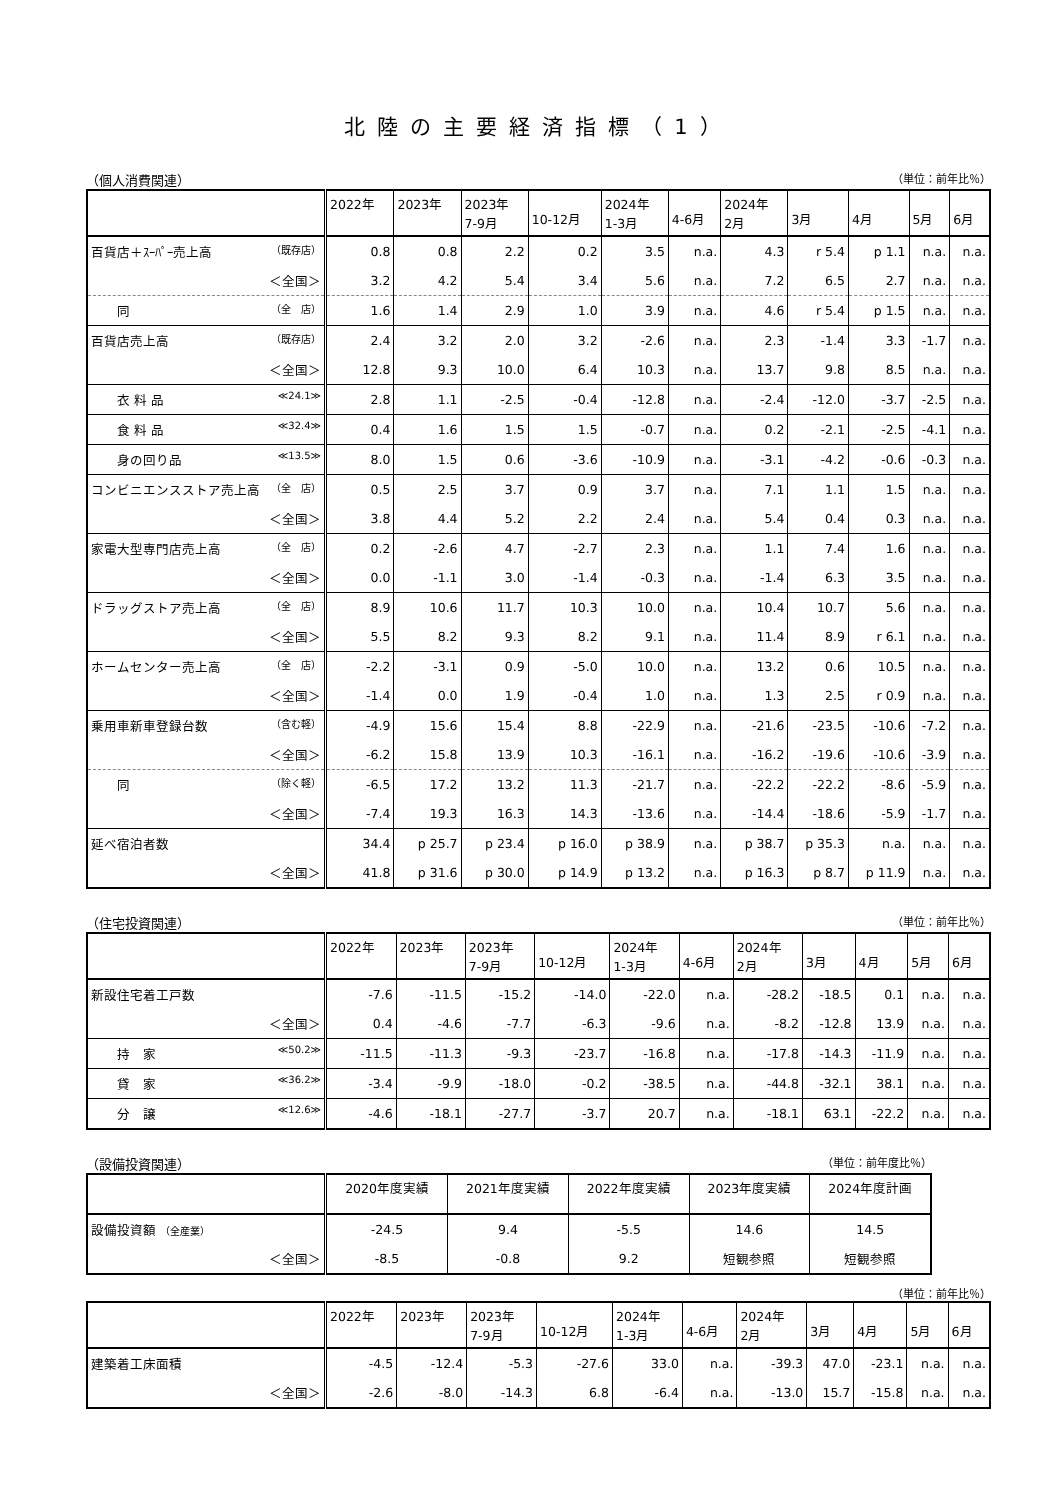北陸の主要経済指標（1）
（個人消費関連） （単位：前年比％）
| | 2022年 | 2023年 | 2023年 7-9月 | 10-12月 | 2024年 1-3月 | 4-6月 | 2024年 2月 | 3月 | 4月 | 5月 | 6月 |
| --- | --- | --- | --- | --- | --- | --- | --- | --- | --- | --- | --- |
| 百貨店＋ｽｰﾊﾟｰ売上高 （既存店） | 0.8 | 0.8 | 2.2 | 0.2 | 3.5 | n.a. | 4.3 | r 5.4 | p 1.1 | n.a. | n.a. |
| ＜全国＞ | 3.2 | 4.2 | 5.4 | 3.4 | 5.6 | n.a. | 7.2 | 6.5 | 2.7 | n.a. | n.a. |
| 同 （全 店） | 1.6 | 1.4 | 2.9 | 1.0 | 3.9 | n.a. | 4.6 | r 5.4 | p 1.5 | n.a. | n.a. |
| 百貨店売上高 （既存店） | 2.4 | 3.2 | 2.0 | 3.2 | -2.6 | n.a. | 2.3 | -1.4 | 3.3 | -1.7 | n.a. |
| ＜全国＞ | 12.8 | 9.3 | 10.0 | 6.4 | 10.3 | n.a. | 13.7 | 9.8 | 8.5 | n.a. | n.a. |
| 衣 料 品 ≪24.1≫ | 2.8 | 1.1 | -2.5 | -0.4 | -12.8 | n.a. | -2.4 | -12.0 | -3.7 | -2.5 | n.a. |
| 食 料 品 ≪32.4≫ | 0.4 | 1.6 | 1.5 | 1.5 | -0.7 | n.a. | 0.2 | -2.1 | -2.5 | -4.1 | n.a. |
| 身の回り品 ≪13.5≫ | 8.0 | 1.5 | 0.6 | -3.6 | -10.9 | n.a. | -3.1 | -4.2 | -0.6 | -0.3 | n.a. |
| コンビニエンスストア売上高 （全 店） | 0.5 | 2.5 | 3.7 | 0.9 | 3.7 | n.a. | 7.1 | 1.1 | 1.5 | n.a. | n.a. |
| ＜全国＞ | 3.8 | 4.4 | 5.2 | 2.2 | 2.4 | n.a. | 5.4 | 0.4 | 0.3 | n.a. | n.a. |
| 家電大型専門店売上高 （全 店） | 0.2 | -2.6 | 4.7 | -2.7 | 2.3 | n.a. | 1.1 | 7.4 | 1.6 | n.a. | n.a. |
| ＜全国＞ | 0.0 | -1.1 | 3.0 | -1.4 | -0.3 | n.a. | -1.4 | 6.3 | 3.5 | n.a. | n.a. |
| ドラッグストア売上高 （全 店） | 8.9 | 10.6 | 11.7 | 10.3 | 10.0 | n.a. | 10.4 | 10.7 | 5.6 | n.a. | n.a. |
| ＜全国＞ | 5.5 | 8.2 | 9.3 | 8.2 | 9.1 | n.a. | 11.4 | 8.9 | r 6.1 | n.a. | n.a. |
| ホームセンター売上高 （全 店） | -2.2 | -3.1 | 0.9 | -5.0 | 10.0 | n.a. | 13.2 | 0.6 | 10.5 | n.a. | n.a. |
| ＜全国＞ | -1.4 | 0.0 | 1.9 | -0.4 | 1.0 | n.a. | 1.3 | 2.5 | r 0.9 | n.a. | n.a. |
| 乗用車新車登録台数 （含む軽） | -4.9 | 15.6 | 15.4 | 8.8 | -22.9 | n.a. | -21.6 | -23.5 | -10.6 | -7.2 | n.a. |
| ＜全国＞ | -6.2 | 15.8 | 13.9 | 10.3 | -16.1 | n.a. | -16.2 | -19.6 | -10.6 | -3.9 | n.a. |
| 同 （除く軽） | -6.5 | 17.2 | 13.2 | 11.3 | -21.7 | n.a. | -22.2 | -22.2 | -8.6 | -5.9 | n.a. |
| ＜全国＞ | -7.4 | 19.3 | 16.3 | 14.3 | -13.6 | n.a. | -14.4 | -18.6 | -5.9 | -1.7 | n.a. |
| 延べ宿泊者数 | 34.4 | p 25.7 | p 23.4 | p 16.0 | p 38.9 | n.a. | p 38.7 | p 35.3 | n.a. | n.a. | n.a. |
| ＜全国＞ | 41.8 | p 31.6 | p 30.0 | p 14.9 | p 13.2 | n.a. | p 16.3 | p 8.7 | p 11.9 | n.a. | n.a. |
（住宅投資関連） （単位：前年比％）
| | 2022年 | 2023年 | 2023年 7-9月 | 10-12月 | 2024年 1-3月 | 4-6月 | 2024年 2月 | 3月 | 4月 | 5月 | 6月 |
| --- | --- | --- | --- | --- | --- | --- | --- | --- | --- | --- | --- |
| 新設住宅着工戸数 | -7.6 | -11.5 | -15.2 | -14.0 | -22.0 | n.a. | -28.2 | -18.5 | 0.1 | n.a. | n.a. |
| ＜全国＞ | 0.4 | -4.6 | -7.7 | -6.3 | -9.6 | n.a. | -8.2 | -12.8 | 13.9 | n.a. | n.a. |
| 持 家 ≪50.2≫ | -11.5 | -11.3 | -9.3 | -23.7 | -16.8 | n.a. | -17.8 | -14.3 | -11.9 | n.a. | n.a. |
| 貸 家 ≪36.2≫ | -3.4 | -9.9 | -18.0 | -0.2 | -38.5 | n.a. | -44.8 | -32.1 | 38.1 | n.a. | n.a. |
| 分 譲 ≪12.6≫ | -4.6 | -18.1 | -27.7 | -3.7 | 20.7 | n.a. | -18.1 | 63.1 | -22.2 | n.a. | n.a. |
（設備投資関連） （単位：前年度比％）
| | 2020年度実績 | 2021年度実績 | 2022年度実績 | 2023年度実績 | 2024年度計画 |
| --- | --- | --- | --- | --- | --- |
| 設備投資額 （全産業） | -24.5 | 9.4 | -5.5 | 14.6 | 14.5 |
| ＜全国＞ | -8.5 | -0.8 | 9.2 | 短観参照 | 短観参照 |
（単位：前年比％）
| | 2022年 | 2023年 | 2023年 7-9月 | 10-12月 | 2024年 1-3月 | 4-6月 | 2024年 2月 | 3月 | 4月 | 5月 | 6月 |
| --- | --- | --- | --- | --- | --- | --- | --- | --- | --- | --- | --- |
| 建築着工床面積 | -4.5 | -12.4 | -5.3 | -27.6 | 33.0 | n.a. | -39.3 | 47.0 | -23.1 | n.a. | n.a. |
| ＜全国＞ | -2.6 | -8.0 | -14.3 | 6.8 | -6.4 | n.a. | -13.0 | 15.7 | -15.8 | n.a. | n.a. |